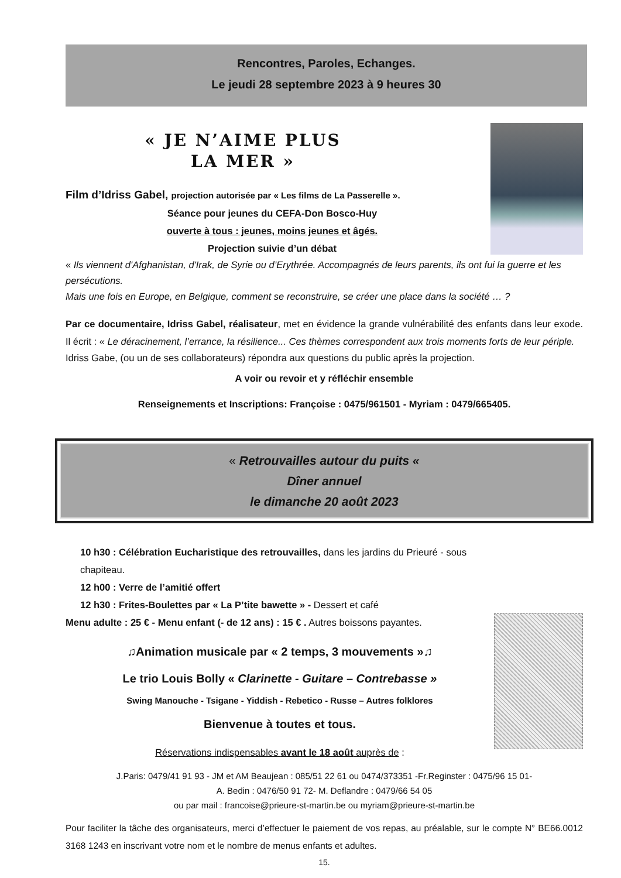Rencontres, Paroles, Echanges.
Le jeudi 28 septembre 2023 à 9 heures 30
« JE N’AIME PLUS
LA MER »
Film d’Idriss Gabel, projection autorisée par « Les films de La Passerelle ».
Séance pour jeunes du CEFA-Don Bosco-Huy
ouverte à tous : jeunes, moins jeunes et âgés.
Projection suivie d’un débat
« Ils viennent d'Afghanistan, d'Irak, de Syrie ou d’Erythrée. Accompagnés de leurs parents, ils ont fui la guerre et les persécutions.
Mais une fois en Europe, en Belgique, comment se reconstruire, se créer une place dans la société … ?
Par ce documentaire, Idriss Gabel, réalisateur, met en évidence la grande vulnérabilité des enfants dans leur exode. Il écrit : « Le déracinement, l’errance, la résilience... Ces thèmes correspondent aux trois moments forts de leur périple.
Idriss Gabe, (ou un de ses collaborateurs) répondra aux questions du public après la projection.
A voir ou revoir et y réfléchir ensemble
Renseignements et Inscriptions: Françoise : 0475/961501 - Myriam : 0479/665405.
« Retrouvailles autour du puits «
Dîner annuel
le dimanche 20 août 2023
10 h30 : Célébration Eucharistique des retrouvailles, dans les jardins du Prieuré - sous chapiteau.
12 h00 : Verre de l’amitié offert
12 h30 : Frites-Boulettes par « La P’tite bawette » - Dessert et café
Menu adulte : 25 € - Menu enfant (- de 12 ans) : 15 € . Autres boissons payantes.
♫Animation musicale par « 2 temps, 3 mouvements »♫
Le trio Louis Bolly « Clarinette - Guitare – Contrebasse »
Swing Manouche - Tsigane - Yiddish - Rebetico - Russe – Autres folklores
Bienvenue à toutes et tous.
Réservations indispensables avant le 18 août auprès de :
J.Paris: 0479/41 91 93 - JM et AM Beaujean : 085/51 22 61 ou 0474/373351 -Fr.Reginster : 0475/96 15 01-
A. Bedin : 0476/50 91 72- M. Deflandre : 0479/66 54 05
ou par mail : francoise@prieure-st-martin.be ou myriam@prieure-st-martin.be
Pour faciliter la tâche des organisateurs, merci d’effectuer le paiement de vos repas, au préalable, sur le compte N° BE66.0012 3168 1243 en inscrivant votre nom et le nombre de menus enfants et adultes.
15.